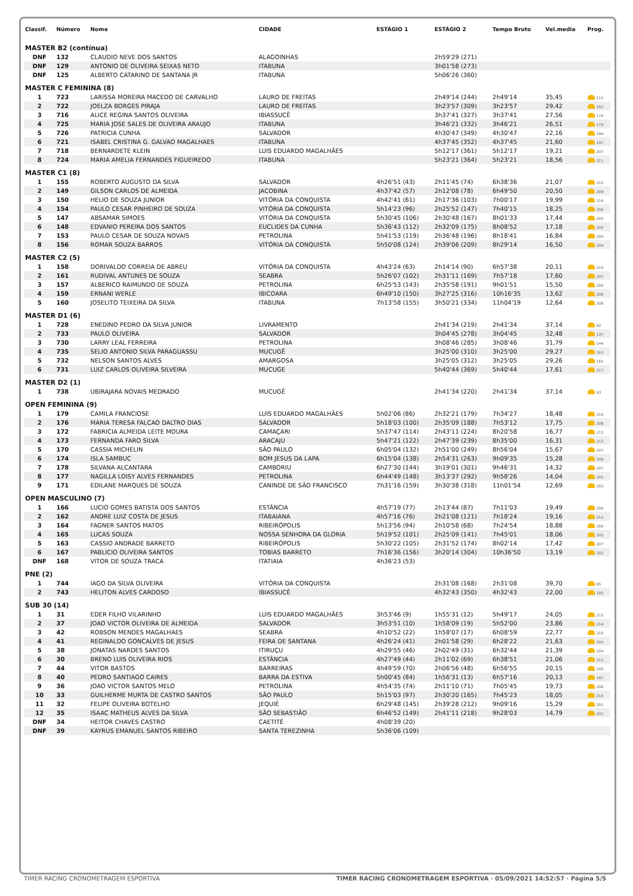| Classif. | Número | Nome | CIDADE | ESTÁGIO 1 | ESTÁGIO 2 | Tempo Bruto | Vel.media | Prog. |
| --- | --- | --- | --- | --- | --- | --- | --- | --- |
| MASTER B2 (contínua) | | | | | | | | |
| DNF | 132 | CLAUDIO NEVE DOS SANTOS | ALAGOINHAS | | 2h59'29 (271) | | | |
| DNF | 129 | ANTONIO DE OLIVEIRA SEIXAS NETO | ITABUNA | | 3h01'58 (273) | | | |
| DNF | 125 | ALBERTO CATARINO DE SANTANA JR | ITABUNA | | 5h06'26 (360) | | | |
| MASTER C FEMININA (8) | | | | | | | | |
| 1 | 723 | LARISSA MOREIRA MACEDO DE CARVALHO | LAURO DE FREITAS | | 2h49'14 (244) | 2h49'14 | 35,45 | 112 |
| 2 | 722 | JOELZA BORGES PIRAJA | LAURO DE FREITAS | | 3h23'57 (309) | 3h23'57 | 29,42 | 162 |
| 3 | 716 | ALICE REGINA SANTOS OLIVEIRA | IBIASSUCÊ | | 3h37'41 (327) | 3h37'41 | 27,56 | 174 |
| 4 | 725 | MARIA JOSE SALES DE OLIVEIRA ARAUJO | ITABUNA | | 3h46'21 (332) | 3h46'21 | 26,51 | 179 |
| 5 | 726 | PATRICIA CUNHA | SALVADOR | | 4h30'47 (349) | 4h30'47 | 22,16 | 194 |
| 6 | 721 | ISABEL CRISTINA G. GALVAO MAGALHAES | ITABUNA | | 4h37'45 (352) | 4h37'45 | 21,60 | 197 |
| 7 | 718 | BERNARDETE KLEIN | LUIS EDUARDO MAGALHÃES | | 5h12'17 (361) | 5h12'17 | 19,21 | 207 |
| 8 | 724 | MARIA AMELIA FERNANDES FIGUEIREDO | ITABUNA | | 5h23'21 (364) | 5h23'21 | 18,56 | 211 |
| MASTER C1 (8) | | | | | | | | |
| 1 | 155 | ROBERTO AUGUSTO DA SILVA | SALVADOR | 4h26'51 (43) | 2h11'45 (74) | 6h38'36 | 21,07 | 212 |
| 2 | 149 | GILSON CARLOS DE ALMEIDA | JACOBINA | 4h37'42 (57) | 2h12'08 (78) | 6h49'50 | 20,50 | 209 |
| 3 | 150 | HELIO DE SOUZA JUNIOR | VITÓRIA DA CONQUISTA | 4h42'41 (61) | 2h17'36 (103) | 7h00'17 | 19,99 | 216 |
| 4 | 154 | PAULO CESAR PINHEIRO DE SOUZA | VITÓRIA DA CONQUISTA | 5h14'23 (96) | 2h25'52 (147) | 7h40'15 | 18,25 | 209 |
| 5 | 147 | ABSAMAR SIMOES | VITÓRIA DA CONQUISTA | 5h30'45 (106) | 2h30'48 (167) | 8h01'33 | 17,44 | 205 |
| 6 | 148 | EDVANIO PEREIRA DOS SANTOS | EUCLIDES DA CUNHA | 5h36'43 (112) | 2h32'09 (175) | 8h08'52 | 17,18 | 205 |
| 7 | 153 | PAULO CESAR DE SOUZA NOVAIS | PETROLINA | 5h41'53 (119) | 2h36'48 (196) | 8h18'41 | 16,84 | 204 |
| 8 | 156 | ROMAR SOUZA BARROS | VITÓRIA DA CONQUISTA | 5h50'08 (124) | 2h39'06 (209) | 8h29'14 | 16,50 | 204 |
| MASTER C2 (5) | | | | | | | | |
| 1 | 158 | DORIVALDO CORREIA DE ABREU | VITÓRIA DA CONQUISTA | 4h43'24 (63) | 2h14'14 (90) | 6h57'38 | 20,11 | 210 |
| 2 | 161 | RUDIVAL ANTUNES DE SOUZA | SEABRA | 5h26'07 (102) | 2h31'11 (169) | 7h57'18 | 17,60 | 207 |
| 3 | 157 | ALBERICO RAIMUNDO DE SOUZA | PETROLINA | 6h25'53 (143) | 2h35'58 (191) | 9h01'51 | 15,50 | 200 |
| 4 | 159 | ERNANI WERLE | IBICOARA | 6h49'10 (150) | 3h27'25 (316) | 10h16'35 | 13,62 | 206 |
| 5 | 160 | JOSELITO TEIXEIRA DA SILVA | ITABUNA | 7h13'58 (155) | 3h50'21 (334) | 11h04'19 | 12,64 | 208 |
| MASTER D1 (6) | | | | | | | | |
| 1 | 728 | ENEDINO PEDRO DA SILVA JUNIOR | LIVRAMENTO | | 2h41'34 (219) | 2h41'34 | 37,14 | 92 |
| 2 | 733 | PAULO OLIVEIRA | SALVADOR | | 3h04'45 (278) | 3h04'45 | 32,48 | 137 |
| 3 | 730 | LARRY LEAL FERREIRA | PETROLINA | | 3h08'46 (285) | 3h08'46 | 31,79 | 144 |
| 4 | 735 | SELIO ANTONIO SILVA PARAGUASSU | MUCUGÊ | | 3h25'00 (310) | 3h25'00 | 29,27 | 163 |
| 5 | 732 | NELSON SANTOS ALVES | AMARGOSA | | 3h25'05 (312) | 3h25'05 | 29,26 | 165 |
| 6 | 731 | LUIZ CARLOS OLIVEIRA SILVEIRA | MUCUGE | | 5h40'44 (369) | 5h40'44 | 17,61 | 217 |
| MASTER D2 (1) | | | | | | | | |
| 1 | 738 | UBIRAJARA NOVAIS MEDRADO | MUCUGÊ | | 2h41'34 (220) | 2h41'34 | 37,14 | 93 |
| OPEN FEMININA (9) | | | | | | | | |
| 1 | 179 | CAMILA FRANCIOSE | LUIS EDUARDO MAGALHÃES | 5h02'06 (86) | 2h32'21 (179) | 7h34'27 | 18,48 | 216 |
| 2 | 176 | MARIA TERESA FALCAO DALTRO DIAS | SALVADOR | 5h18'03 (100) | 2h35'09 (188) | 7h53'12 | 17,75 | 208 |
| 3 | 172 | FABRICIA ALMEIDA LEITE MOURA | CAMAÇARI | 5h37'47 (114) | 2h43'11 (224) | 8h20'58 | 16,77 | 211 |
| 4 | 173 | FERNANDA FARO SILVA | ARACAJU | 5h47'21 (122) | 2h47'39 (239) | 8h35'00 | 16,31 | 213 |
| 5 | 170 | CASSIA MICHELIN | SÃO PAULO | 6h05'04 (132) | 2h51'00 (249) | 8h56'04 | 15,67 | 207 |
| 6 | 174 | ISLA SAMBUC | BOM JESUS DA LAPA | 6h15'04 (138) | 2h54'31 (263) | 9h09'35 | 15,28 | 209 |
| 7 | 178 | SILVANA ALCANTARA | CAMBORIU | 6h27'30 (144) | 3h19'01 (301) | 9h46'31 | 14,32 | 207 |
| 8 | 177 | NAGILLA LOISY ALVES FERNANDES | PETROLINA | 6h44'49 (148) | 3h13'37 (292) | 9h58'26 | 14,04 | 205 |
| 9 | 171 | EDILANE MARQUES DE SOUZA | CANINDE DE SÃO FRANCISCO | 7h31'16 (159) | 3h30'38 (318) | 11h01'54 | 12,69 | 203 |
| OPEN MASCULINO (7) | | | | | | | | |
| 1 | 166 | LUCIO GOMES BATISTA DOS SANTOS | ESTÂNCIA | 4h57'19 (77) | 2h13'44 (87) | 7h11'03 | 19,49 | 209 |
| 2 | 162 | ANDRE LUIZ COSTA DE JESUS | ITABAIANA | 4h57'16 (76) | 2h21'08 (121) | 7h18'24 | 19,16 | 212 |
| 3 | 164 | FAGNER SANTOS MATOS | RIBEIRÓPOLIS | 5h13'56 (94) | 2h10'58 (68) | 7h24'54 | 18,88 | 200 |
| 4 | 165 | LUCAS SOUZA | NOSSA SENHORA DA GLORIA | 5h19'52 (101) | 2h25'09 (141) | 7h45'01 | 18,06 | 205 |
| 5 | 163 | CASSIO ANDRADE BARRETO | RIBEIRÓPOLIS | 5h30'22 (105) | 2h31'52 (174) | 8h02'14 | 17,42 | 207 |
| 6 | 167 | PABLICIO OLIVEIRA SANTOS | TOBIAS BARRETO | 7h16'36 (156) | 3h20'14 (304) | 10h36'50 | 13,19 | 202 |
| DNF | 168 | VITOR DE SOUZA TRACA | ITATIAIA | 4h36'23 (53) | | | | |
| PNE (2) | | | | | | | | |
| 1 | 744 | IAGO DA SILVA OLIVEIRA | VITÓRIA DA CONQUISTA | | 2h31'08 (168) | 2h31'08 | 39,70 | 65 |
| 2 | 743 | HELITON ALVES CARDOSO | IBIASSUCÊ | | 4h32'43 (350) | 4h32'43 | 22,00 | 195 |
| SUB 30 (14) | | | | | | | | |
| 1 | 31 | EDER FILHO VILARINHO | LUIS EDUARDO MAGALHÃES | 3h53'46 (9) | 1h55'31 (12) | 5h49'17 | 24,05 | 213 |
| 2 | 37 | JOAO VICTOR OLIVEIRA DE ALMEIDA | SALVADOR | 3h53'51 (10) | 1h58'09 (19) | 5h52'00 | 23,86 | 214 |
| 3 | 42 | ROBSON MENDES MAGALHAES | SEABRA | 4h10'52 (22) | 1h58'07 (17) | 6h08'59 | 22,77 | 210 |
| 4 | 41 | REGINALDO GONCALVES DE JESUS | FEIRA DE SANTANA | 4h26'24 (41) | 2h01'58 (29) | 6h28'22 | 21,63 | 204 |
| 5 | 38 | JONATAS NARDES SANTOS | ITIRUÇU | 4h29'55 (46) | 2h02'49 (31) | 6h32'44 | 21,39 | 204 |
| 6 | 30 | BRENO LUIS OLIVEIRA RIOS | ESTÂNCIA | 4h27'49 (44) | 2h11'02 (69) | 6h38'51 | 21,06 | 212 |
| 7 | 44 | VITOR BASTOS | BARREIRAS | 4h49'59 (70) | 2h06'56 (48) | 6h56'55 | 20,15 | 200 |
| 8 | 40 | PEDRO SANTIAGO CAIRES | BARRA DA ESTIVA | 5h00'45 (84) | 1h56'31 (13) | 6h57'16 | 20,13 | 187 |
| 9 | 36 | JOAO VICTOR SANTOS MELO | PETROLINA | 4h54'35 (74) | 2h11'10 (71) | 7h05'45 | 19,73 | 208 |
| 10 | 33 | GUILHERME MURTA DE CASTRO SANTOS | SÃO PAULO | 5h15'03 (97) | 2h30'20 (165) | 7h45'23 | 18,05 | 210 |
| 11 | 32 | FELIPE OLIVEIRA BOTELHO | JEQUIÉ | 6h29'48 (145) | 2h39'28 (212) | 9h09'16 | 15,29 | 201 |
| 12 | 35 | ISAAC MATHEUS ALVES DA SILVA | SÃO SEBASTIÃO | 6h46'52 (149) | 2h41'11 (218) | 9h28'03 | 14,79 | 201 |
| DNF | 34 | HEITOR CHAVES CASTRO | CAETITÉ | 4h08'39 (20) | | | | |
| DNF | 39 | KAYRUS EMANUEL SANTOS RIBEIRO | SANTA TEREZINHA | 5h36'06 (109) | | | | |
TIMER RACING CRONOMETRAGEM ESPORTIVA TIMER RACING CRONOMETRAGEM ESPORTIVA · 05/09/2021 14:52:57 · Página 5/5